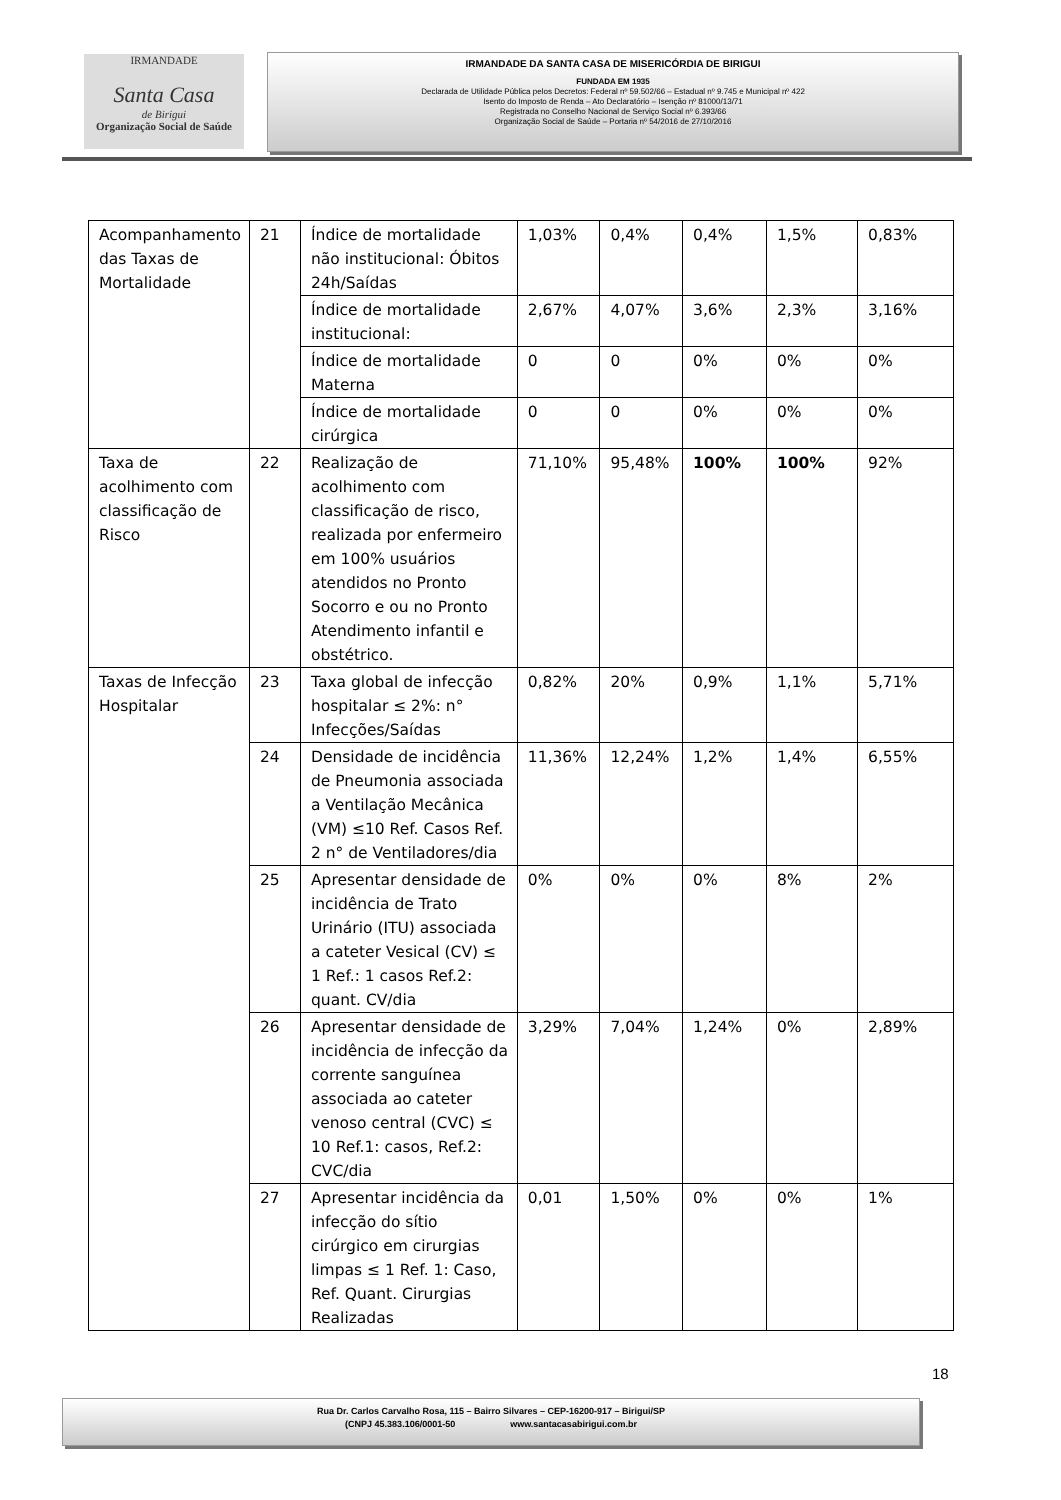IRMANDADE
Santa Casa
de Birigui
Organização Social de Saúde
IRMANDADE DA SANTA CASA DE MISERICÓRDIA DE BIRIGUI
FUNDADA EM 1935
Declarada de Utilidade Pública pelos Decretos: Federal nº 59.502/66 – Estadual nº 9.745 e Municipal nº 422
Isento do Imposto de Renda – Ato Declaratório – Isenção nº 81000/13/71
Registrada no Conselho Nacional de Serviço Social nº 6.393/66
Organização Social de Saúde – Portaria nº 54/2016 de 27/10/2016
| Acompanhamento das Taxas de Mortalidade | 21 | Índice de mortalidade não institucional: Óbitos 24h/Saídas | 1,03% | 0,4% | 0,4% | 1,5% | 0,83% |
| | | Índice de mortalidade institucional: | 2,67% | 4,07% | 3,6% | 2,3% | 3,16% |
| | | Índice de mortalidade Materna | 0 | 0 | 0% | 0% | 0% |
| | | Índice de mortalidade cirúrgica | 0 | 0 | 0% | 0% | 0% |
| Taxa de acolhimento com classificação de Risco | 22 | Realização de acolhimento com classificação de risco, realizada por enfermeiro em 100% usuários atendidos no Pronto Socorro e ou no Pronto Atendimento infantil e obstétrico. | 71,10% | 95,48% | 100% | 100% | 92% |
| Taxas de Infecção Hospitalar | 23 | Taxa global de infecção hospitalar ≤ 2%: n° Infecções/Saídas | 0,82% | 20% | 0,9% | 1,1% | 5,71% |
| | 24 | Densidade de incidência de Pneumonia associada a Ventilação Mecânica (VM) ≤10 Ref. Casos Ref. 2 n° de Ventiladores/dia | 11,36% | 12,24% | 1,2% | 1,4% | 6,55% |
| | 25 | Apresentar densidade de incidência de Trato Urinário (ITU) associada a cateter Vesical (CV) ≤ 1 Ref.: 1 casos Ref.2: quant. CV/dia | 0% | 0% | 0% | 8% | 2% |
| | 26 | Apresentar densidade de incidência de infecção da corrente sanguínea associada ao cateter venoso central (CVC) ≤ 10 Ref.1: casos, Ref.2: CVC/dia | 3,29% | 7,04% | 1,24% | 0% | 2,89% |
| | 27 | Apresentar incidência da infecção do sítio cirúrgico em cirurgias limpas ≤ 1 Ref. 1: Caso, Ref. Quant. Cirurgias Realizadas | 0,01 | 1,50% | 0% | 0% | 1% |
18
Rua Dr. Carlos Carvalho Rosa, 115 – Bairro Silvares – CEP-16200-917 – Birigui/SP
(CNPJ 45.383.106/0001-50 www.santacasabirigui.com.br